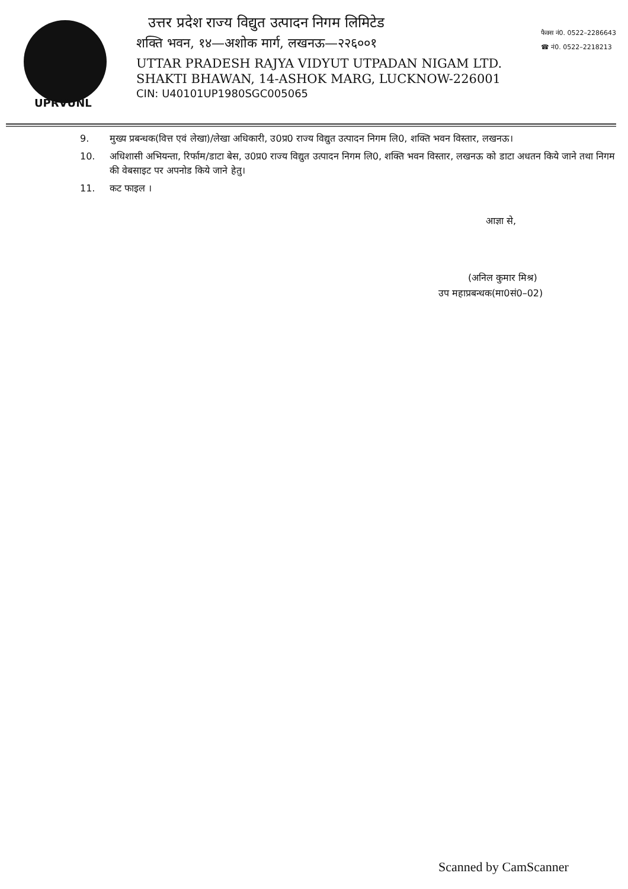UPRVUNL
उत्तर प्रदेश राज्य विद्युत उत्पादन निगम लिमिटेड
शक्ति भवन, १४—अशोक मार्ग, लखनऊ—२२६००१
UTTAR PRADESH RAJYA VIDYUT UTPADAN NIGAM LTD.
SHAKTI BHAWAN, 14-ASHOK MARG, LUCKNOW-226001
CIN: U40101UP1980SGC005065
फैक्स नं0. 0522–2286643
☎ नं0. 0522–2218213
9. मुख्य प्रबन्धक(वित्त एवं लेखा)/लेखा अधिकारी, उ0प्र0 राज्य विद्युत उत्पादन निगम लि0, शक्ति भवन विस्तार, लखनऊ।
10. अधिशासी अभियन्ता, रिर्फाम/डाटा बेस, उ0प्र0 राज्य विद्युत उत्पादन निगम लि0, शक्ति भवन विस्तार, लखनऊ को डाटा अधतन किये जाने तथा निगम की वेबसाइट पर अपनोड किये जाने हेतु।
11. कट फाइल ।
आज्ञा से,
(अनिल कुमार मिश्र)
उप महाप्रबन्धक(मा0सं0–02)
Scanned by CamScanner